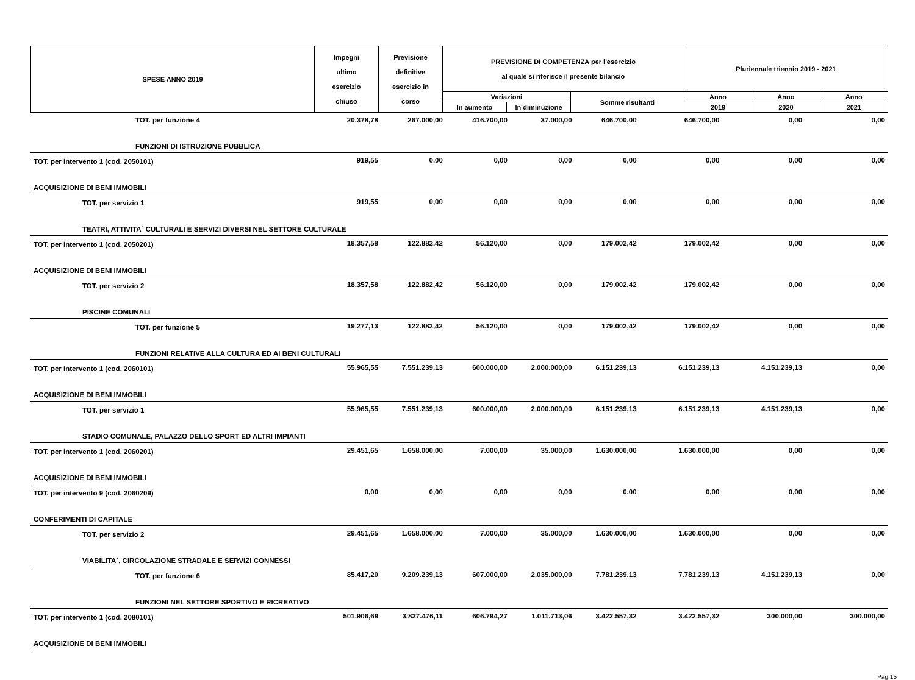| SPESE ANNO 2019 | Impegni ultimo esercizio chiuso | Previsione definitive esercizio in corso | PREVISIONE DI COMPETENZA per l'esercizio al quale si riferisce il presente bilancio | | | Pluriennale triennio 2019 - 2021 | | |
| --- | --- | --- | --- | --- | --- | --- | --- | --- |
| | | | Variazioni | | Somme risultanti | Anno | Anno | Anno |
| | | | In aumento | In diminuzione | | 2019 | 2020 | 2021 |
| TOT. per funzione 4 | 20.378,78 | 267.000,00 | 416.700,00 | 37.000,00 | 646.700,00 | 646.700,00 | 0,00 | 0,00 |
| FUNZIONI DI ISTRUZIONE PUBBLICA | | | | | | | | |
| TOT. per intervento 1 (cod. 2050101) | 919,55 | 0,00 | 0,00 | 0,00 | 0,00 | 0,00 | 0,00 | 0,00 |
| ACQUISIZIONE DI BENI IMMOBILI | | | | | | | | |
| TOT. per servizio 1 | 919,55 | 0,00 | 0,00 | 0,00 | 0,00 | 0,00 | 0,00 | 0,00 |
| TEATRI, ATTIVITA` CULTURALI E SERVIZI DIVERSI NEL SETTORE CULTURALE | | | | | | | | |
| TOT. per intervento 1 (cod. 2050201) | 18.357,58 | 122.882,42 | 56.120,00 | 0,00 | 179.002,42 | 179.002,42 | 0,00 | 0,00 |
| ACQUISIZIONE DI BENI IMMOBILI | | | | | | | | |
| TOT. per servizio 2 | 18.357,58 | 122.882,42 | 56.120,00 | 0,00 | 179.002,42 | 179.002,42 | 0,00 | 0,00 |
| PISCINE COMUNALI | | | | | | | | |
| TOT. per funzione 5 | 19.277,13 | 122.882,42 | 56.120,00 | 0,00 | 179.002,42 | 179.002,42 | 0,00 | 0,00 |
| FUNZIONI RELATIVE ALLA CULTURA ED AI BENI CULTURALI | | | | | | | | |
| TOT. per intervento 1 (cod. 2060101) | 55.965,55 | 7.551.239,13 | 600.000,00 | 2.000.000,00 | 6.151.239,13 | 6.151.239,13 | 4.151.239,13 | 0,00 |
| ACQUISIZIONE DI BENI IMMOBILI | | | | | | | | |
| TOT. per servizio 1 | 55.965,55 | 7.551.239,13 | 600.000,00 | 2.000.000,00 | 6.151.239,13 | 6.151.239,13 | 4.151.239,13 | 0,00 |
| STADIO COMUNALE, PALAZZO DELLO SPORT ED ALTRI IMPIANTI | | | | | | | | |
| TOT. per intervento 1 (cod. 2060201) | 29.451,65 | 1.658.000,00 | 7.000,00 | 35.000,00 | 1.630.000,00 | 1.630.000,00 | 0,00 | 0,00 |
| ACQUISIZIONE DI BENI IMMOBILI | | | | | | | | |
| TOT. per intervento 9 (cod. 2060209) | 0,00 | 0,00 | 0,00 | 0,00 | 0,00 | 0,00 | 0,00 | 0,00 |
| CONFERIMENTI DI CAPITALE | | | | | | | | |
| TOT. per servizio 2 | 29.451,65 | 1.658.000,00 | 7.000,00 | 35.000,00 | 1.630.000,00 | 1.630.000,00 | 0,00 | 0,00 |
| VIABILITA`, CIRCOLAZIONE STRADALE E SERVIZI CONNESSI | | | | | | | | |
| TOT. per funzione 6 | 85.417,20 | 9.209.239,13 | 607.000,00 | 2.035.000,00 | 7.781.239,13 | 7.781.239,13 | 4.151.239,13 | 0,00 |
| FUNZIONI NEL SETTORE SPORTIVO E RICREATIVO | | | | | | | | |
| TOT. per intervento 1 (cod. 2080101) | 501.906,69 | 3.827.476,11 | 606.794,27 | 1.011.713,06 | 3.422.557,32 | 3.422.557,32 | 300.000,00 | 300.000,00 |
| ACQUISIZIONE DI BENI IMMOBILI | | | | | | | | |
Pag.15